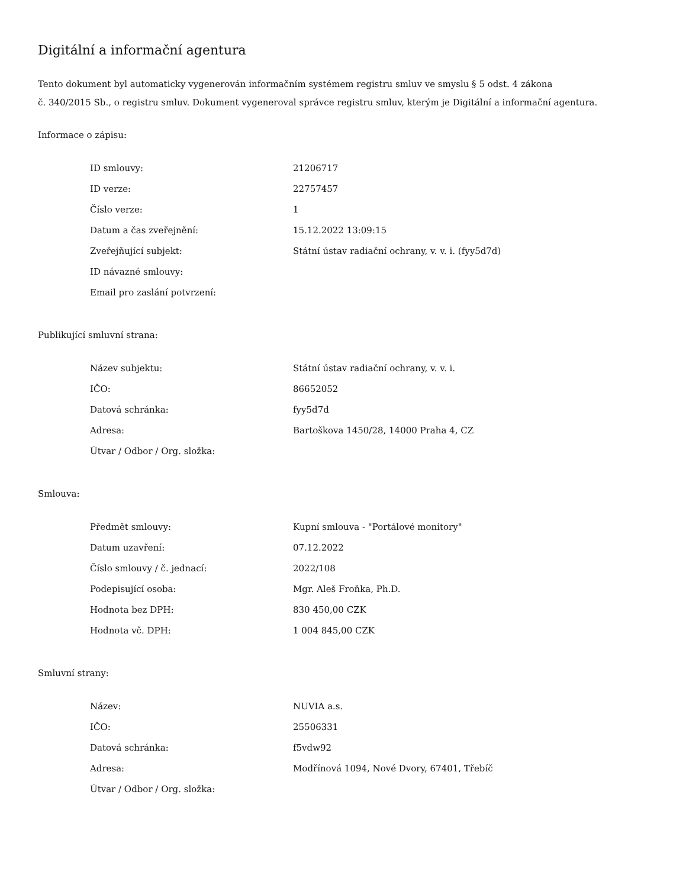Digitální a informační agentura
Tento dokument byl automaticky vygenerován informačním systémem registru smluv ve smyslu § 5 odst. 4 zákona
č. 340/2015 Sb., o registru smluv. Dokument vygeneroval správce registru smluv, kterým je Digitální a informační agentura.
Informace o zápisu:
| ID smlouvy: | 21206717 |
| ID verze: | 22757457 |
| Číslo verze: | 1 |
| Datum a čas zveřejnění: | 15.12.2022 13:09:15 |
| Zveřejňující subjekt: | Státní ústav radiační ochrany, v. v. i. (fyy5d7d) |
| ID návazné smlouvy: | |
| Email pro zaslání potvrzení: | |
Publikující smluvní strana:
| Název subjektu: | Státní ústav radiační ochrany, v. v. i. |
| IČO: | 86652052 |
| Datová schránka: | fyy5d7d |
| Adresa: | Bartoškova 1450/28, 14000 Praha 4, CZ |
| Útvar / Odbor / Org. složka: | |
Smlouva:
| Předmět smlouvy: | Kupní smlouva - "Portálové monitory" |
| Datum uzavření: | 07.12.2022 |
| Číslo smlouvy / č. jednací: | 2022/108 |
| Podepisující osoba: | Mgr. Aleš Froňka, Ph.D. |
| Hodnota bez DPH: | 830 450,00 CZK |
| Hodnota vč. DPH: | 1 004 845,00 CZK |
Smluvní strany:
| Název: | NUVIA a.s. |
| IČO: | 25506331 |
| Datová schránka: | f5vdw92 |
| Adresa: | Modřínová 1094, Nové Dvory, 67401, Třebíč |
| Útvar / Odbor / Org. složka: | |